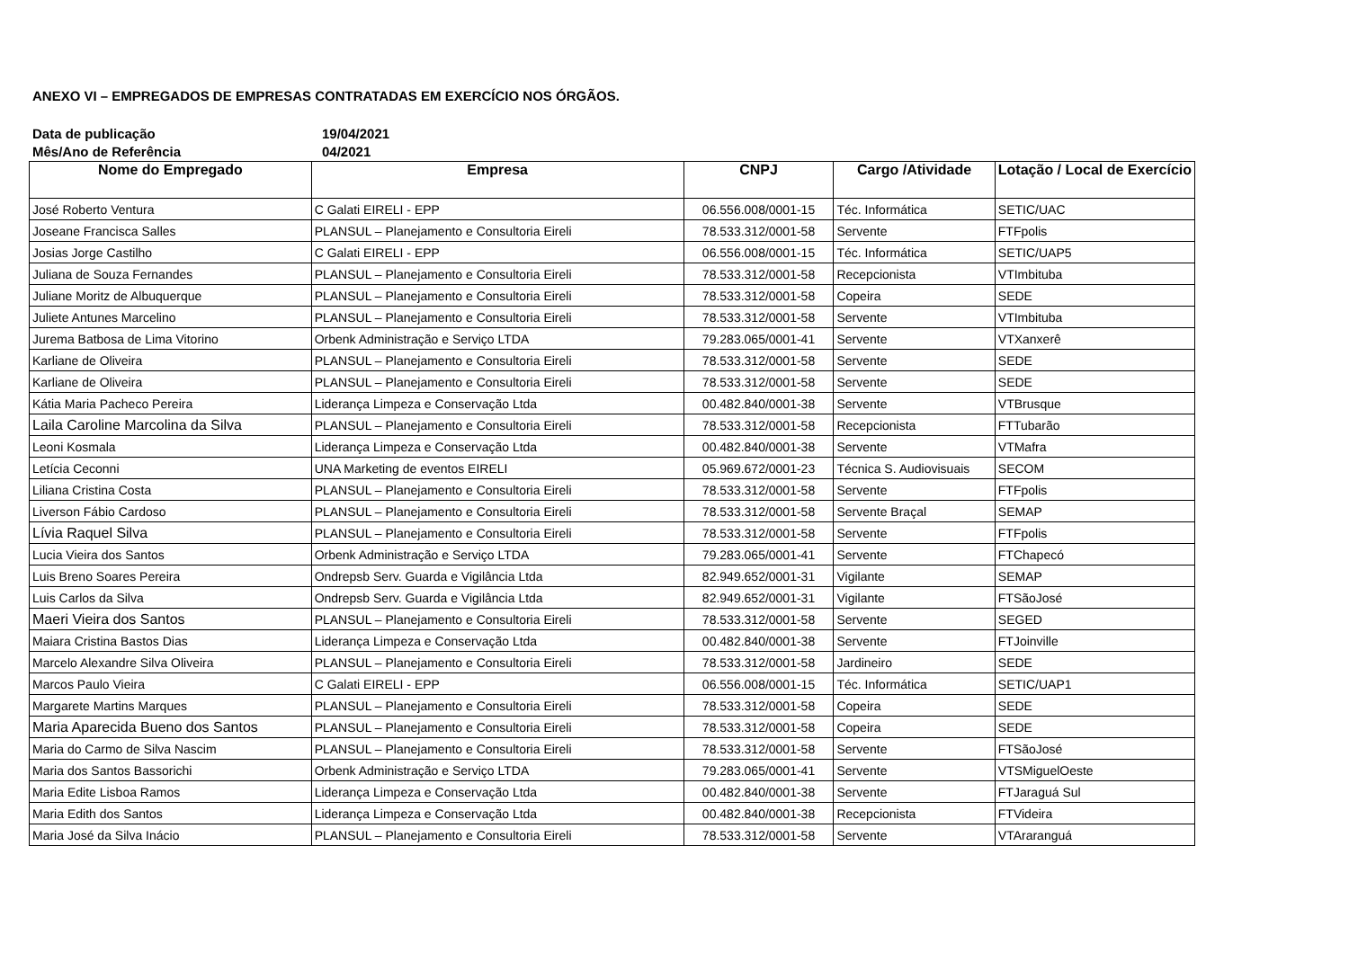ANEXO VI – EMPREGADOS DE EMPRESAS CONTRATADAS EM EXERCÍCIO NOS ÓRGÃOS.
Data de publicação 19/04/2021
Mês/Ano de Referência 04/2021
| Nome do Empregado | Empresa | CNPJ | Cargo /Atividade | Lotação / Local de Exercício |
| --- | --- | --- | --- | --- |
| José Roberto Ventura | C Galati EIRELI - EPP | 06.556.008/0001-15 | Téc. Informática | SETIC/UAC |
| Joseane Francisca Salles | PLANSUL – Planejamento e Consultoria Eireli | 78.533.312/0001-58 | Servente | FTFpolis |
| Josias Jorge Castilho | C Galati EIRELI - EPP | 06.556.008/0001-15 | Téc. Informática | SETIC/UAP5 |
| Juliana de Souza Fernandes | PLANSUL – Planejamento e Consultoria Eireli | 78.533.312/0001-58 | Recepcionista | VTImbituba |
| Juliane Moritz de Albuquerque | PLANSUL – Planejamento e Consultoria Eireli | 78.533.312/0001-58 | Copeira | SEDE |
| Juliete Antunes Marcelino | PLANSUL – Planejamento e Consultoria Eireli | 78.533.312/0001-58 | Servente | VTImbituba |
| Jurema Batbosa de Lima Vitorino | Orbenk Administração e Serviço LTDA | 79.283.065/0001-41 | Servente | VTXanxerê |
| Karliane de Oliveira | PLANSUL – Planejamento e Consultoria Eireli | 78.533.312/0001-58 | Servente | SEDE |
| Karliane de Oliveira | PLANSUL – Planejamento e Consultoria Eireli | 78.533.312/0001-58 | Servente | SEDE |
| Kátia Maria Pacheco Pereira | Liderança Limpeza e Conservação Ltda | 00.482.840/0001-38 | Servente | VTBrusque |
| Laila Caroline Marcolina da Silva | PLANSUL – Planejamento e Consultoria Eireli | 78.533.312/0001-58 | Recepcionista | FTTubarão |
| Leoni Kosmala | Liderança Limpeza e Conservação Ltda | 00.482.840/0001-38 | Servente | VTMafra |
| Letícia Ceconni | UNA Marketing de eventos EIRELI | 05.969.672/0001-23 | Técnica S. Audiovisuais | SECOM |
| Liliana Cristina Costa | PLANSUL – Planejamento e Consultoria Eireli | 78.533.312/0001-58 | Servente | FTFpolis |
| Liverson Fábio Cardoso | PLANSUL – Planejamento e Consultoria Eireli | 78.533.312/0001-58 | Servente Braçal | SEMAP |
| Lívia Raquel Silva | PLANSUL – Planejamento e Consultoria Eireli | 78.533.312/0001-58 | Servente | FTFpolis |
| Lucia Vieira dos Santos | Orbenk Administração e Serviço LTDA | 79.283.065/0001-41 | Servente | FTChapecó |
| Luis Breno Soares Pereira | Ondrepsb Serv. Guarda e Vigilância Ltda | 82.949.652/0001-31 | Vigilante | SEMAP |
| Luis Carlos da Silva | Ondrepsb Serv. Guarda e Vigilância Ltda | 82.949.652/0001-31 | Vigilante | FTSãoJosé |
| Maeri Vieira dos Santos | PLANSUL – Planejamento e Consultoria Eireli | 78.533.312/0001-58 | Servente | SEGED |
| Maiara Cristina Bastos Dias | Liderança Limpeza e Conservação Ltda | 00.482.840/0001-38 | Servente | FTJoinville |
| Marcelo Alexandre Silva Oliveira | PLANSUL – Planejamento e Consultoria Eireli | 78.533.312/0001-58 | Jardineiro | SEDE |
| Marcos Paulo Vieira | C Galati EIRELI - EPP | 06.556.008/0001-15 | Téc. Informática | SETIC/UAP1 |
| Margarete Martins Marques | PLANSUL – Planejamento e Consultoria Eireli | 78.533.312/0001-58 | Copeira | SEDE |
| Maria Aparecida Bueno dos Santos | PLANSUL – Planejamento e Consultoria Eireli | 78.533.312/0001-58 | Copeira | SEDE |
| Maria do Carmo de Silva Nascim | PLANSUL – Planejamento e Consultoria Eireli | 78.533.312/0001-58 | Servente | FTSãoJosé |
| Maria dos Santos Bassorichi | Orbenk Administração e Serviço LTDA | 79.283.065/0001-41 | Servente | VTSMiguelOeste |
| Maria Edite Lisboa Ramos | Liderança Limpeza e Conservação Ltda | 00.482.840/0001-38 | Servente | FTJaraguá Sul |
| Maria Edith dos Santos | Liderança Limpeza e Conservação Ltda | 00.482.840/0001-38 | Recepcionista | FTVideira |
| Maria José da Silva Inácio | PLANSUL – Planejamento e Consultoria Eireli | 78.533.312/0001-58 | Servente | VTAraranguá |